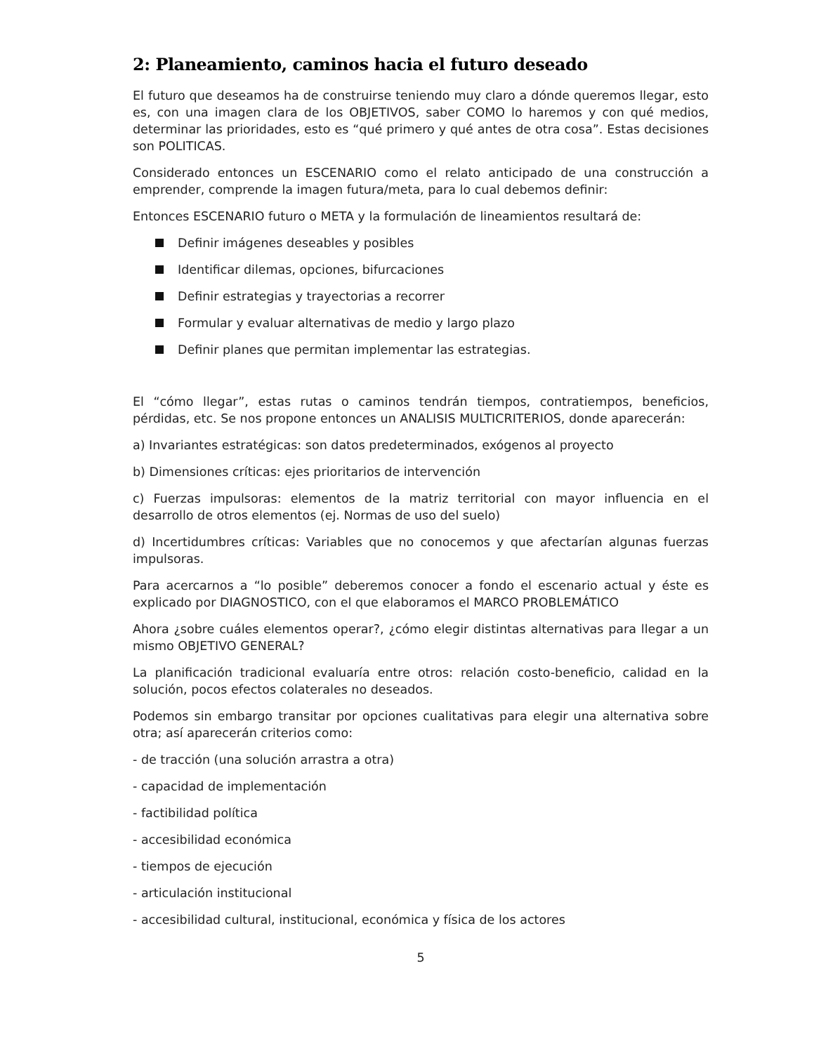2: Planeamiento, caminos hacia el futuro deseado
El futuro que deseamos ha de construirse teniendo muy claro a dónde queremos llegar, esto es, con una imagen clara de los OBJETIVOS, saber COMO lo haremos y con qué medios, determinar las prioridades, esto es “qué primero y qué antes de otra cosa”. Estas decisiones son POLITICAS.
Considerado entonces un ESCENARIO como el relato anticipado de una construcción a emprender, comprende la imagen futura/meta, para lo cual debemos definir:
Entonces ESCENARIO futuro o META y la formulación de lineamientos resultará de:
Definir imágenes deseables y posibles
Identificar dilemas, opciones, bifurcaciones
Definir estrategias y trayectorias a recorrer
Formular y evaluar alternativas de medio y largo plazo
Definir planes que permitan implementar las estrategias.
El “cómo llegar”, estas rutas o caminos tendrán tiempos, contratiempos, beneficios, pérdidas, etc. Se nos propone entonces un ANALISIS MULTICRITERIOS, donde aparecerán:
a) Invariantes estratégicas: son datos predeterminados, exógenos al proyecto
b) Dimensiones críticas: ejes prioritarios de intervención
c) Fuerzas impulsoras: elementos de la matriz territorial con mayor influencia en el desarrollo de otros elementos (ej. Normas de uso del suelo)
d) Incertidumbres críticas: Variables que no conocemos y que afectarían algunas fuerzas impulsoras.
Para acercarnos a “lo posible” deberemos conocer a fondo el escenario actual y éste es explicado por DIAGNOSTICO, con el que elaboramos el MARCO PROBLEMÁTICO
Ahora ¿sobre cuáles elementos operar?, ¿cómo elegir distintas alternativas para llegar a un mismo OBJETIVO GENERAL?
La planificación tradicional evaluaría entre otros: relación costo-beneficio, calidad en la solución, pocos efectos colaterales no deseados.
Podemos sin embargo transitar por opciones cualitativas para elegir una alternativa sobre otra; así aparecerán criterios como:
- de tracción (una solución arrastra a otra)
- capacidad de implementación
- factibilidad política
- accesibilidad económica
- tiempos de ejecución
- articulación institucional
- accesibilidad cultural, institucional, económica y física de los actores
5